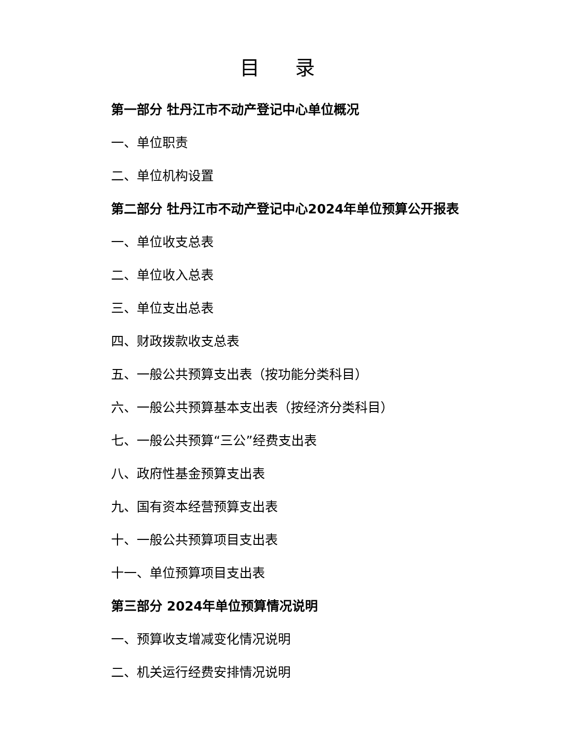目 录
第一部分 牡丹江市不动产登记中心单位概况
一、单位职责
二、单位机构设置
第二部分 牡丹江市不动产登记中心2024年单位预算公开报表
一、单位收支总表
二、单位收入总表
三、单位支出总表
四、财政拨款收支总表
五、一般公共预算支出表（按功能分类科目）
六、一般公共预算基本支出表（按经济分类科目）
七、一般公共预算“三公”经费支出表
八、政府性基金预算支出表
九、国有资本经营预算支出表
十、一般公共预算项目支出表
十一、单位预算项目支出表
第三部分 2024年单位预算情况说明
一、预算收支增减变化情况说明
二、机关运行经费安排情况说明